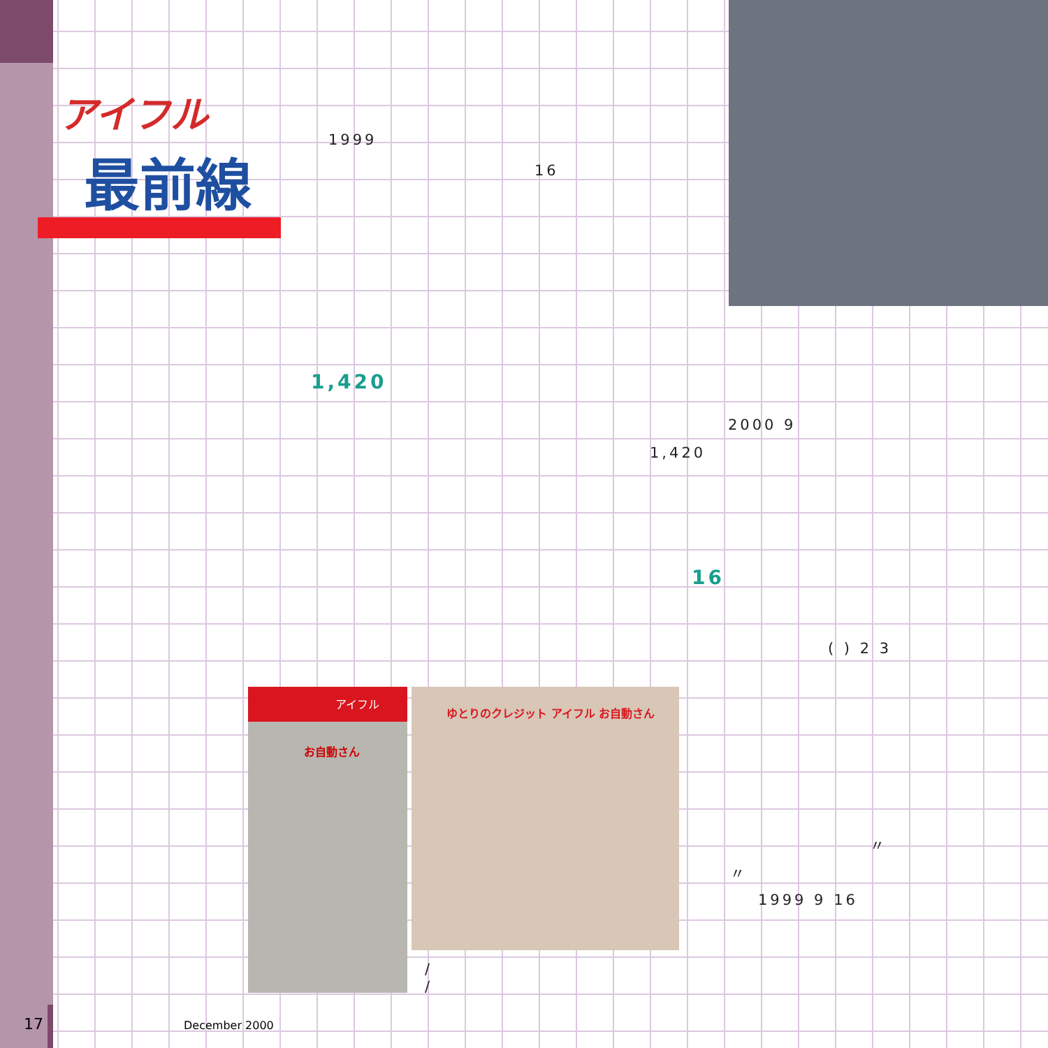アイフル
最前線 1999
16
1,420
2000 9
1,420
16
( ) 2 3
アイフル
お自動さん
ゆとりのクレジット アイフル お自動さん
/
/
〃
〃
1999 9 16
17 December 2000